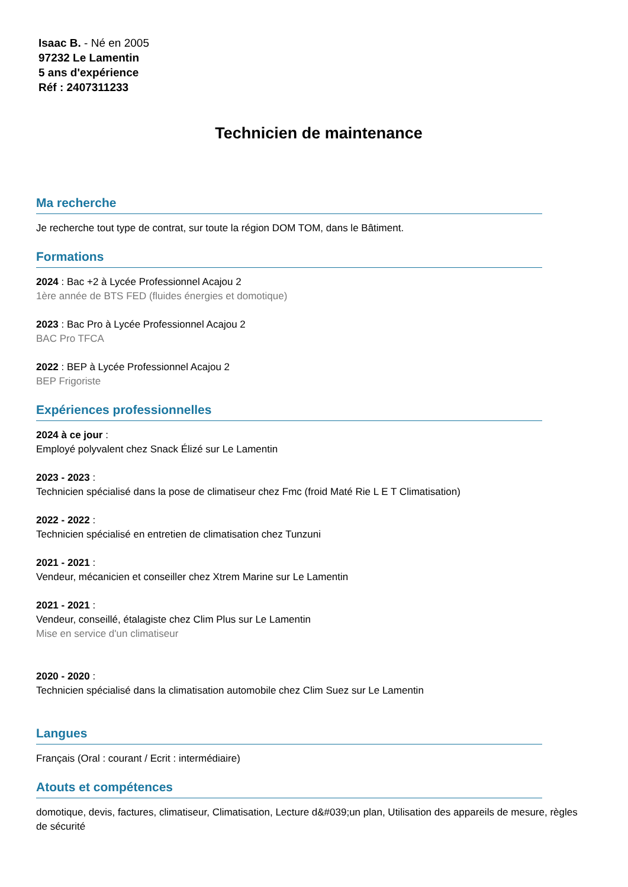Isaac B. - Né en 2005
97232 Le Lamentin
5 ans d'expérience
Réf : 2407311233
Technicien de maintenance
Ma recherche
Je recherche tout type de contrat, sur toute la région DOM TOM, dans le Bâtiment.
Formations
2024 : Bac +2 à Lycée Professionnel Acajou 2
1ère année de BTS FED (fluides énergies et domotique)
2023 : Bac Pro à Lycée Professionnel Acajou 2
BAC Pro TFCA
2022 : BEP à Lycée Professionnel Acajou 2
BEP Frigoriste
Expériences professionnelles
2024 à ce jour :
Employé polyvalent chez Snack Élizé sur Le Lamentin
2023 - 2023 :
Technicien spécialisé dans la pose de climatiseur chez Fmc (froid Maté Rie L E T Climatisation)
2022 - 2022 :
Technicien spécialisé en entretien de climatisation chez Tunzuni
2021 - 2021 :
Vendeur, mécanicien et conseiller chez Xtrem Marine sur Le Lamentin
2021 - 2021 :
Vendeur, conseillé, étalagiste chez Clim Plus sur Le Lamentin
Mise en service d'un climatiseur
2020 - 2020 :
Technicien spécialisé dans la climatisation automobile chez Clim Suez sur Le Lamentin
Langues
Français (Oral : courant / Ecrit : intermédiaire)
Atouts et compétences
domotique, devis, factures, climatiseur, Climatisation, Lecture d&#039;un plan, Utilisation des appareils de mesure, règles de sécurité